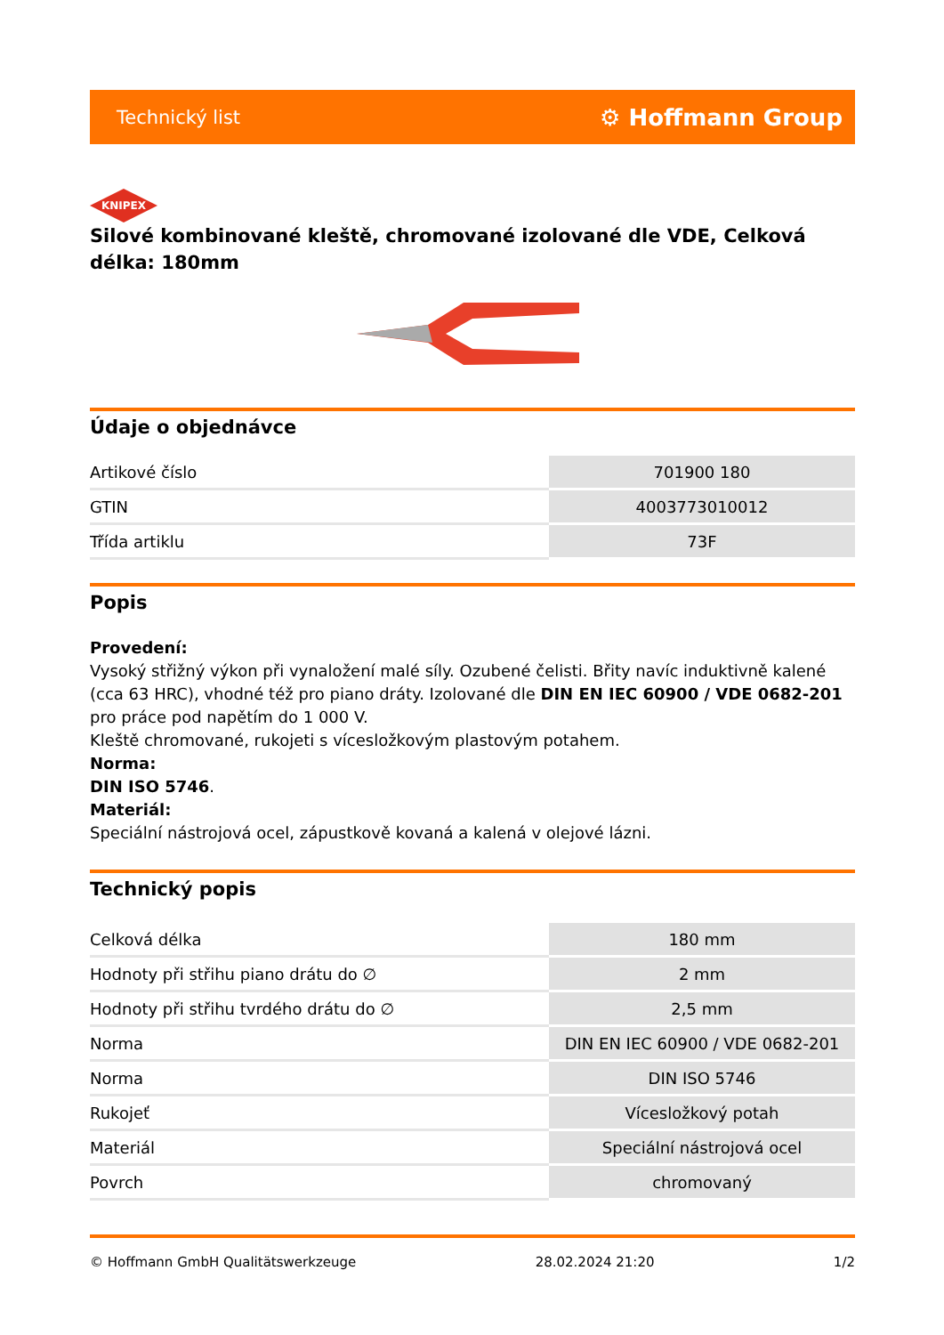Technický list ⚙ Hoffmann Group
KNIPEX
Silové kombinované kleště, chromované izolované dle VDE, Celková délka: 180mm
Údaje o objednávce
| Artikové číslo | 701900 180 |
| GTIN | 4003773010012 |
| Třída artiklu | 73F |
Popis
Provedení:
Vysoký střižný výkon při vynaložení malé síly. Ozubené čelisti. Břity navíc induktivně kalené (cca 63 HRC), vhodné též pro piano dráty. Izolované dle DIN EN IEC 60900 / VDE 0682-201 pro práce pod napětím do 1 000 V.
Kleště chromované, rukojeti s vícesložkovým plastovým potahem.
Norma:
DIN ISO 5746.
Materiál:
Speciální nástrojová ocel, zápustkově kovaná a kalená v olejové lázni.
Technický popis
| Celková délka | 180 mm |
| Hodnoty při střihu piano drátu do ∅ | 2 mm |
| Hodnoty při střihu tvrdého drátu do ∅ | 2,5 mm |
| Norma | DIN EN IEC 60900 / VDE 0682-201 |
| Norma | DIN ISO 5746 |
| Rukojeť | Vícesložkový potah |
| Materiál | Speciální nástrojová ocel |
| Povrch | chromovaný |
© Hoffmann GmbH Qualitätswerkzeuge 28.02.2024 21:20 1/2